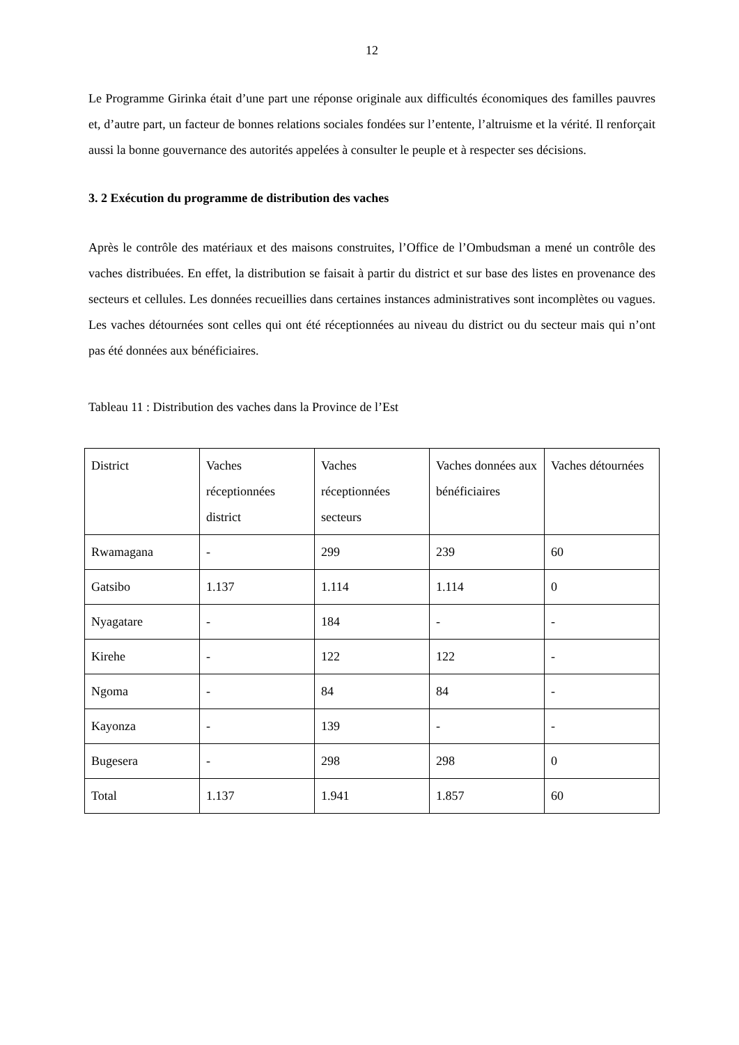12
Le Programme Girinka était d’une part une réponse originale aux difficultés économiques des familles pauvres et, d’autre part, un facteur de bonnes relations sociales fondées sur l’entente, l’altruisme et la vérité. Il renforçait aussi la bonne gouvernance des autorités appelées à consulter le peuple et à respecter ses décisions.
3. 2 Exécution du programme de distribution des vaches
Après le contrôle des matériaux et des maisons construites, l’Office de l’Ombudsman a mené un contrôle des vaches distribuées. En effet, la distribution se faisait à partir du district et sur base des listes en provenance des secteurs et cellules. Les données recueillies dans certaines instances administratives sont incomplètes ou vagues. Les vaches détournées sont celles qui ont été réceptionnées au niveau du district ou du secteur mais qui n’ont pas été données aux bénéficiaires.
Tableau 11 : Distribution des vaches dans la Province de l’Est
| District | Vaches réceptionnées district | Vaches réceptionnées secteurs | Vaches données aux bénéficiaires | Vaches détournées |
| Rwamagana | - | 299 | 239 | 60 |
| Gatsibo | 1.137 | 1.114 | 1.114 | 0 |
| Nyagatare | - | 184 | - | - |
| Kirehe | - | 122 | 122 | - |
| Ngoma | - | 84 | 84 | - |
| Kayonza | - | 139 | - | - |
| Bugesera | - | 298 | 298 | 0 |
| Total | 1.137 | 1.941 | 1.857 | 60 |